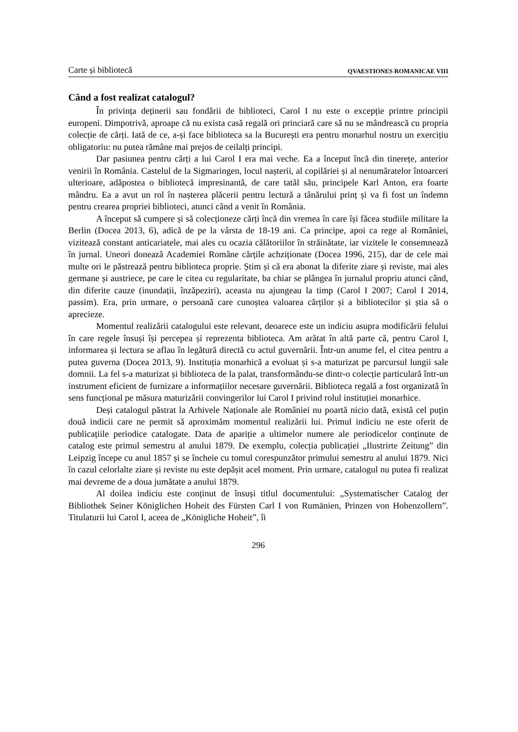Carte și bibliotecă QVAESTIONES ROMANICAE VIII
Când a fost realizat catalogul?
În privința deținerii sau fondării de biblioteci, Carol I nu este o excepție printre principii europeni. Dimpotrivă, aproape că nu exista casă regală ori princiară care să nu se mândrească cu propria colecție de cărți. Iată de ce, a-și face biblioteca sa la București era pentru monarhul nostru un exercițiu obligatoriu: nu putea rămâne mai prejos de ceilalți principi.
Dar pasiunea pentru cărți a lui Carol I era mai veche. Ea a început încă din tinerețe, anterior venirii în România. Castelul de la Sigmaringen, locul nașterii, al copilăriei și al nenumăratelor întoarceri ulterioare, adăpostea o bibliotecă impresinantă, de care tatăl său, principele Karl Anton, era foarte mândru. Ea a avut un rol în nașterea plăcerii pentru lectură a tânărului prinț și va fi fost un îndemn pentru crearea propriei biblioteci, atunci când a venit în România.
A început să cumpere și să colecționeze cărți încă din vremea în care își făcea studiile militare la Berlin (Docea 2013, 6), adică de pe la vârsta de 18-19 ani. Ca principe, apoi ca rege al României, vizitează constant anticariatele, mai ales cu ocazia călătoriilor în străinătate, iar vizitele le consemnează în jurnal. Uneori donează Academiei Române cărțile achziționate (Docea 1996, 215), dar de cele mai multe ori le păstrează pentru biblioteca proprie. Știm și că era abonat la diferite ziare și reviste, mai ales germane și austriece, pe care le citea cu regularitate, ba chiar se plângea în jurnalul propriu atunci când, din diferite cauze (inundații, înzăpeziri), aceasta nu ajungeau la timp (Carol I 2007; Carol I 2014, passim). Era, prin urmare, o persoană care cunoștea valoarea cărților și a bibliotecilor și știa să o aprecieze.
Momentul realizării catalogului este relevant, deoarece este un indiciu asupra modificării felului în care regele însuși își percepea și reprezenta biblioteca. Am arătat în altă parte că, pentru Carol I, informarea și lectura se aflau în legătură directă cu actul guvernării. Într-un anume fel, el citea pentru a putea guverna (Docea 2013, 9). Instituția monarhică a evoluat și s-a maturizat pe parcursul lungii sale domnii. La fel s-a maturizat și biblioteca de la palat, transformându-se dintr-o colecție particulară într-un instrument eficient de furnizare a informațiilor necesare guvernării. Biblioteca regală a fost organizată în sens funcțional pe măsura maturizării convingerilor lui Carol I privind rolul instituției monarhice.
Deși catalogul păstrat la Arhivele Naționale ale României nu poartă nicio dată, există cel puțin două indicii care ne permit să aproximăm momentul realizării lui. Primul indiciu ne este oferit de publicațiile periodice catalogate. Data de apariție a ultimelor numere ale periodicelor conținute de catalog este primul semestru al anului 1879. De exemplu, colecția publicației „Ilustrirte Zeitung” din Leipzig începe cu anul 1857 și se încheie cu tomul corespunzător primului semestru al anului 1879. Nici în cazul celorlalte ziare și reviste nu este depășit acel moment. Prin urmare, catalogul nu putea fi realizat mai devreme de a doua jumătate a anului 1879.
Al doilea indiciu este conținut de însuși titlul documentului: „Systematischer Catalog der Bibliothek Seiner Königlichen Hoheit des Fürsten Carl I von Rumänien, Prinzen von Hohenzollern”. Titulaturii lui Carol I, aceea de „Königliche Hoheit”, îi
296